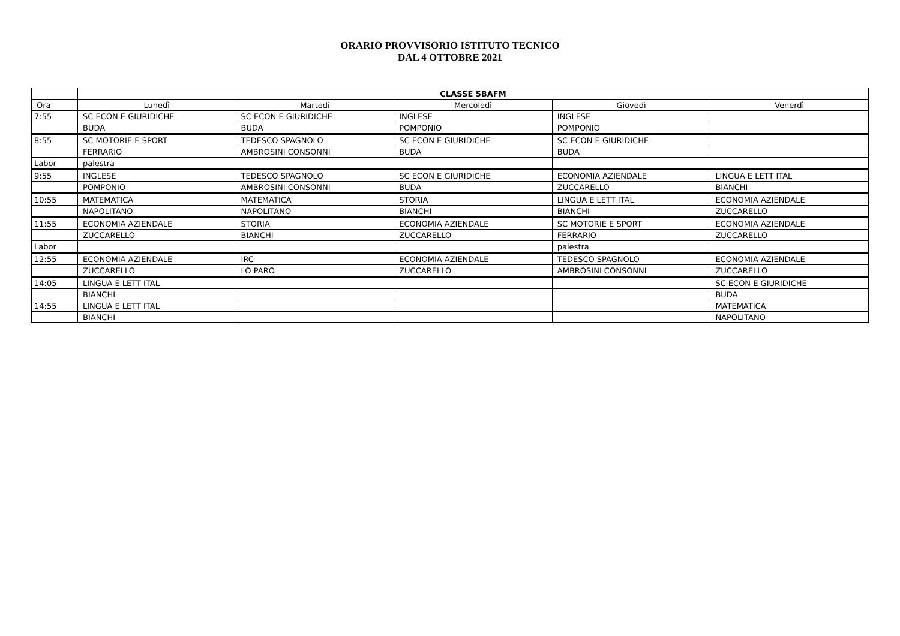ORARIO PROVVISORIO ISTITUTO TECNICO
DAL 4 OTTOBRE 2021
| | CLASSE 5BAFM | | | | |
| --- | --- | --- | --- | --- | --- |
| Ora | Lunedì | Martedì | Mercoledì | Giovedì | Venerdì |
| 7:55 | SC ECON E GIURIDICHE | SC ECON E GIURIDICHE | INGLESE | INGLESE | |
| | BUDA | BUDA | POMPONIO | POMPONIO | |
| 8:55 | SC MOTORIE E SPORT | TEDESCO SPAGNOLO | SC ECON E GIURIDICHE | SC ECON E GIURIDICHE | |
| | FERRARIO | AMBROSINI CONSONNI | BUDA | BUDA | |
| Labor | palestra | | | | |
| 9:55 | INGLESE | TEDESCO SPAGNOLO | SC ECON E GIURIDICHE | ECONOMIA AZIENDALE | LINGUA E LETT ITAL |
| | POMPONIO | AMBROSINI CONSONNI | BUDA | ZUCCARELLO | BIANCHI |
| 10:55 | MATEMATICA | MATEMATICA | STORIA | LINGUA E LETT ITAL | ECONOMIA AZIENDALE |
| | NAPOLITANO | NAPOLITANO | BIANCHI | BIANCHI | ZUCCARELLO |
| 11:55 | ECONOMIA AZIENDALE | STORIA | ECONOMIA AZIENDALE | SC MOTORIE E SPORT | ECONOMIA AZIENDALE |
| | ZUCCARELLO | BIANCHI | ZUCCARELLO | FERRARIO | ZUCCARELLO |
| Labor | | | | palestra | |
| 12:55 | ECONOMIA AZIENDALE | IRC | ECONOMIA AZIENDALE | TEDESCO SPAGNOLO | ECONOMIA AZIENDALE |
| | ZUCCARELLO | LO PARO | ZUCCARELLO | AMBROSINI CONSONNI | ZUCCARELLO |
| 14:05 | LINGUA E LETT ITAL | | | | SC ECON E GIURIDICHE |
| | BIANCHI | | | | BUDA |
| 14:55 | LINGUA E LETT ITAL | | | | MATEMATICA |
| | BIANCHI | | | | NAPOLITANO |